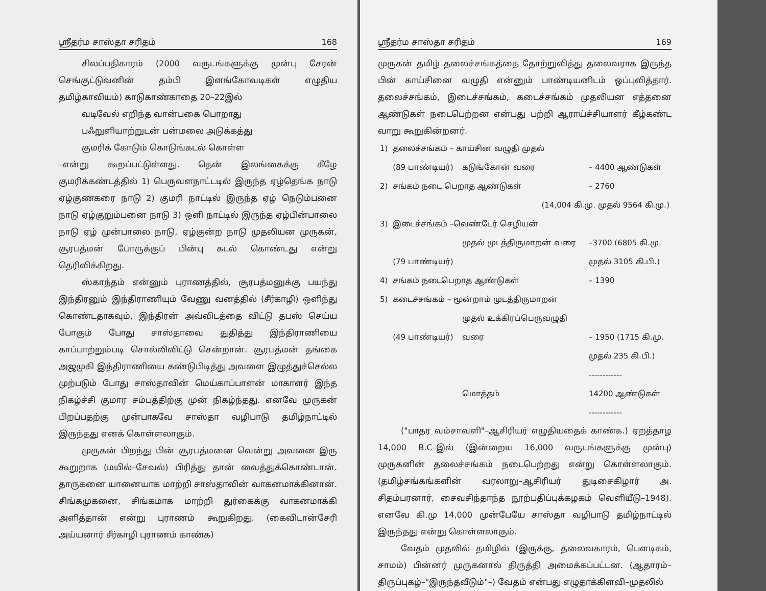ஸ்ரீதர்ம சாஸ்தா சரிதம் 168
சிலப்பதிகாரம் (2000 வருடங்களுக்கு முன்பு சேரன் செங்குட்டுவனின் தம்பி இளங்கோவடிகள் எழுதிய தமிழ்காவியம்) காடுகாண்காதை 20–22இல்
வடிவேல் எறிந்த வான்பகை பொறாது
பஃறுளியாற்றுடன் பன்மலை அடுக்கத்து
குமரிக் கோடும் கொடுங்கடல் கொள்ள
–என்று கூறப்பட்டுள்ளது. தென் இலங்கைக்கு கீழே குமரிக்கண்டத்தில் 1) பெருவளநாட்டடில் இருந்த ஏழ்தெங்க நாடு ஏழ்குணகரை நாடு 2) குமரி நாட்டில் இருந்த ஏழ் நெடும்பனை நாடு ஏழ்குறும்பனை நாடு 3) ஒளி நாட்டில் இருந்த ஏழ்பின்பாலை நாடு ஏழ் முன்பாலை நாடு, ஏழ்குன்ற நாடு முதலியன முருகன், சூரபத்மன் போருக்குப் பின்பு கடல் கொண்டது என்று தெரிவிக்கிறது.
ஸ்காந்தம் என்னும் புராணத்தில், சூரபத்மனுக்கு பயந்து இந்திரனும் இந்திராணியும் வேணு வனத்தில் (சீர்காழி) ஒளிந்து கொண்டதாகவும், இந்திரன் அவ்விடத்தை விட்டு தபஸ் செய்ய போகும் போது சாஸ்தாவை துதித்து இந்திராணியை காப்பாற்றும்படி சொல்லிவிட்டு சென்றான். சூரபத்மன் தங்கை அஜமுகி இந்திராணியை கண்டுபிடித்து அவளை இழுத்துச்செல்ல முற்படும் போது சாஸ்தாவின் மெய்காப்பாளன் மாகாளர் இந்த நிகழ்ச்சி குமார சம்பத்திற்கு முன் நிகழ்ந்தது. எனவே முருகன் பிறப்பதற்கு முன்பாகவே சாஸ்தா வழிபாடு தமிழ்நாட்டில் இருந்தது எனக் கொள்ளலாகும்.
முருகன் பிறந்து பின் சூரபத்மனை வென்று அவனை இரு கூறுறாக (மயில்–சேவல்) பிரித்து தான் வைத்துக்கொண்டான். தாருகனை யானையாக மாற்றி சாஸ்தாவின் வாகனமாக்கினான். சிங்கமுகனை, சிங்கமாக மாற்றி துர்கைக்கு வாகனமாக்கி அளித்தான் என்று புராணம் கூறுகிறது. (கைவிடான்சேரி அய்யனார் சீர்காழி புராணம் காண்க)
ஸ்ரீதர்ம சாஸ்தா சரிதம் 169
முருகன் தமிழ் தலைச்சங்கத்தை தோற்றுவித்து தலைவராக இருந்த பின் காய்சினை வழுதி என்னும் பாண்டியனிடம் ஒப்புவித்தார். தலைச்சங்கம், இடைச்சங்கம், கடைச்சங்கம் முதலியன எத்தனை ஆண்டுகள் நடைபெற்றன என்பது பற்றி ஆராய்ச்சியாளர் கீழ்கண்ட வாறு கூறுகின்றனர்.
| 1) | தலைச்சங்கம் – காய்சின வழுதி முதல் | | |
| | (89 பாண்டியர்) | கடுங்கோன் வரை | – 4400 ஆண்டுகள் |
| 2) | சங்கம் நடை பெறாத ஆண்டுகள் | | – 2760 |
| | (14,004 கி.மு. முதல் 9564 கி.மு.) | | |
| 3) | இடைச்சங்கம் –வெண்டேர் செழியன் | | |
| | | முதல் முடத்திருமாறன் வரை | –3700 (6805 கி.மு. |
| | (79 பாண்டியர்) | | முதல் 3105 கி.பி.) |
| 4) | சங்கம் நடைபெறாத ஆண்டுகள் | | – 1390 |
| 5) | கடைச்சங்கம் – மூன்றாம் முடத்திருமாறன் | | |
| | | முதல் உக்கிரப்பெருவழுதி | |
| | (49 பாண்டியர்) | வரை | – 1950 (1715 கி.மு. |
| | | | முதல் 235 கி.பி.) |
| | | | ------------ |
| | | மொத்தம் | 14200 ஆண்டுகள் |
| | | | ------------ |
("பாதர வம்சாவளி"–ஆசிரியர் எழுதியதைக் காண்க.) ஏறத்தாழ 14,000 B.C–இல் (இன்றைய 16,000 வருடங்களுக்கு முன்பு) முருகனின் தலைச்சங்கம் நடைபெற்றது என்று கொள்ளலாகும். (தமிழ்சங்கங்களின் வரலாறு–ஆசிரியர் துடிசைகிழார் அ. சிதம்பரனார், சைவசிந்தாந்த நூற்பதிப்புக்கழகம் வெளியீடு–1948). எனவே கி.மு 14,000 முன்பேயே சாஸ்தா வழிபாடு தமிழ்நாட்டில் இருந்தது என்று கொள்ளலாகும்.
வேதம் முதலில் தமிழில் (இருக்கு, தலைவகாரம், பௌடிகம், சாமம்) பின்னர் முருகனால் திருத்தி அமைக்கப்பட்டன. (ஆதாரம்– திருப்புகழ்–"இருந்தவீடும்"–) வேதம் என்பது எழுதாக்கிளவி–முதலில்